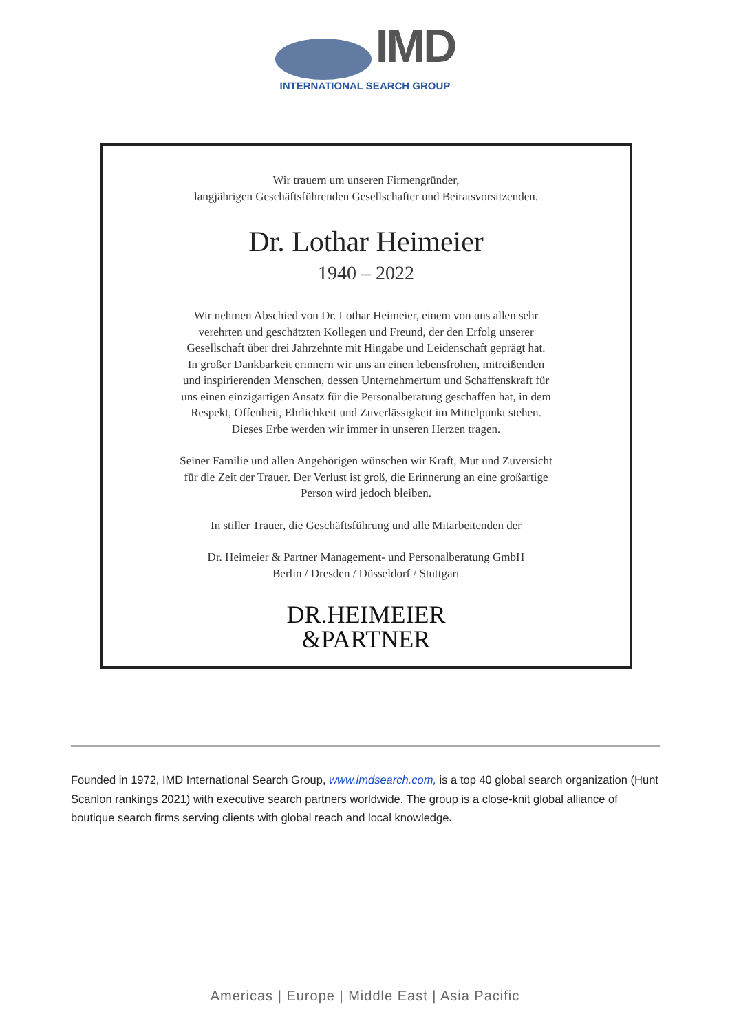IMD
INTERNATIONAL SEARCH GROUP
Wir trauern um unseren Firmengründer,
langjährigen Geschäftsführenden Gesellschafter und Beiratsvorsitzenden.
Dr. Lothar Heimeier
1940 – 2022
Wir nehmen Abschied von Dr. Lothar Heimeier, einem von uns allen sehr
verehrten und geschätzten Kollegen und Freund, der den Erfolg unserer
Gesellschaft über drei Jahrzehnte mit Hingabe und Leidenschaft geprägt hat.
In großer Dankbarkeit erinnern wir uns an einen lebensfrohen, mitreißenden
und inspirierenden Menschen, dessen Unternehmertum und Schaffenskraft für
uns einen einzigartigen Ansatz für die Personalberatung geschaffen hat, in dem
Respekt, Offenheit, Ehrlichkeit und Zuverlässigkeit im Mittelpunkt stehen.
Dieses Erbe werden wir immer in unseren Herzen tragen.
Seiner Familie und allen Angehörigen wünschen wir Kraft, Mut und Zuversicht
für die Zeit der Trauer. Der Verlust ist groß, die Erinnerung an eine großartige
Person wird jedoch bleiben.
In stiller Trauer, die Geschäftsführung und alle Mitarbeitenden der
Dr. Heimeier & Partner Management- und Personalberatung GmbH
Berlin / Dresden / Düsseldorf / Stuttgart
DR.HEIMEIER
&PARTNER
Founded in 1972, IMD International Search Group, www.imdsearch.com, is a top 40 global search organization (Hunt Scanlon rankings 2021) with executive search partners worldwide. The group is a close-knit global alliance of boutique search firms serving clients with global reach and local knowledge.
Americas | Europe | Middle East | Asia Pacific